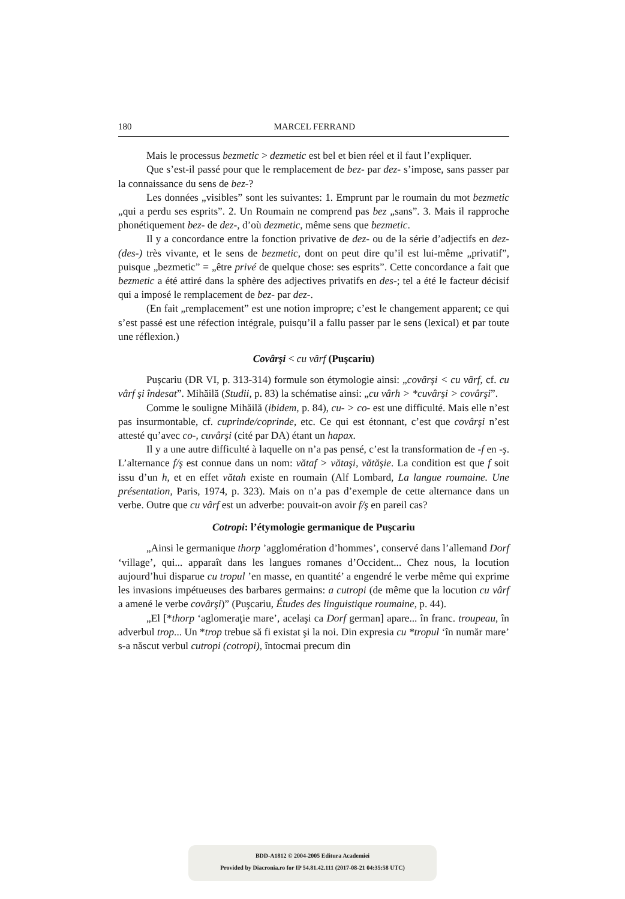180 MARCEL FERRAND
Mais le processus bezmetic > dezmetic est bel et bien réel et il faut l’expliquer.
Que s’est-il passé pour que le remplacement de bez- par dez- s’impose, sans passer par la connaissance du sens de bez-?
Les données „visibles” sont les suivantes: 1. Emprunt par le roumain du mot bezmetic „qui a perdu ses esprits”. 2. Un Roumain ne comprend pas bez „sans”. 3. Mais il rapproche phonétiquement bez- de dez-, d’où dezmetic, même sens que bezmetic.
Il y a concordance entre la fonction privative de dez- ou de la série d’adjectifs en dez- (des-) très vivante, et le sens de bezmetic, dont on peut dire qu’il est lui-même „privatif”, puisque „bezmetic” = „être privé de quelque chose: ses esprits”. Cette concordance a fait que bezmetic a été attiré dans la sphère des adjectives privatifs en des-; tel a été le facteur décisif qui a imposé le remplacement de bez- par dez-.
(En fait „remplacement” est une notion impropre; c’est le changement apparent; ce qui s’est passé est une réfection intégrale, puisqu’il a fallu passer par le sens (lexical) et par toute une réflexion.)
Covârşi < cu vârf (Puşcariu)
Puşcariu (DR VI, p. 313-314) formule son étymologie ainsi: „covârşi < cu vârf, cf. cu vârf şi îndesat”. Mihăilă (Studii, p. 83) la schématise ainsi: „cu vârh > *cuvârşi > covârşi”.
Comme le souligne Mihăilă (ibidem, p. 84), cu- > co- est une difficulté. Mais elle n’est pas insurmontable, cf. cuprinde/coprinde, etc. Ce qui est étonnant, c’est que covârşi n’est attesté qu’avec co-, cuvârşi (cité par DA) étant un hapax.
Il y a une autre difficulté à laquelle on n’a pas pensé, c’est la transformation de -f en -ş. L’alternance f/ş est connue dans un nom: vătaf > vătaşi, vătăşie. La condition est que f soit issu d’un h, et en effet vătah existe en roumain (Alf Lombard, La langue roumaine. Une présentation, Paris, 1974, p. 323). Mais on n’a pas d’exemple de cette alternance dans un verbe. Outre que cu vârf est un adverbe: pouvait-on avoir f/ş en pareil cas?
Cotropi: l’étymologie germanique de Puşcariu
„Ainsi le germanique thorp ’agglomération d’hommes’, conservé dans l’allemand Dorf ‘village’, qui... apparaît dans les langues romanes d’Occident... Chez nous, la locution aujourd’hui disparue cu tropul ’en masse, en quantité’ a engendré le verbe même qui exprime les invasions impétueuses des barbares germains: a cutropi (de même que la locution cu vârf a amené le verbe covârşi)” (Puşcariu, Études des linguistique roumaine, p. 44).
„El [*thorp ‘aglomeraţie mare’, acelaşi ca Dorf german] apare... în franc. troupeau, în adverbul trop... Un *trop trebue să fi existat şi la noi. Din expresia cu *tropul ‘în număr mare’ s-a născut verbul cutropi (cotropi), întocmai precum din
BDD-A1812 © 2004-2005 Editura Academiei
Provided by Diacronia.ro for IP 54.81.42.111 (2017-08-21 04:35:58 UTC)